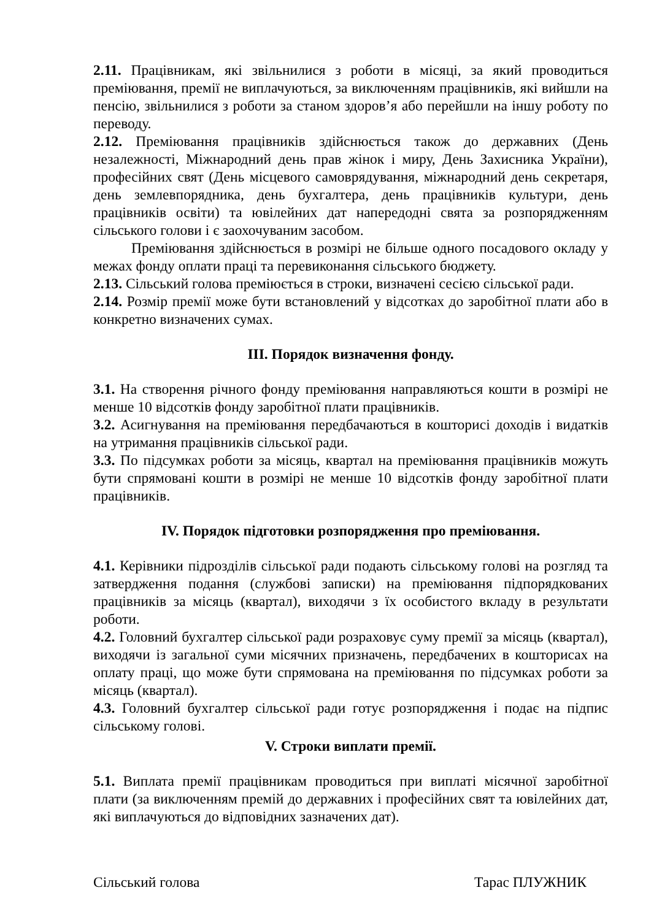2.11. Працівникам, які звільнилися з роботи в місяці, за який проводиться преміювання, премії не виплачуються, за виключенням працівників, які вийшли на пенсію, звільнилися з роботи за станом здоров’я або перейшли на іншу роботу по переводу.
2.12. Преміювання працівників здійснюється також до державних (День незалежності, Міжнародний день прав жінок і миру, День Захисника України), професійних свят (День місцевого самоврядування, міжнародний день секретаря, день землевпорядника, день бухгалтера, день працівників культури, день працівників освіти) та ювілейних дат напередодні свята за розпорядженням сільського голови і є заохочуваним засобом.
Преміювання здійснюється в розмірі не більше одного посадового окладу у межах фонду оплати праці та перевиконання сільського бюджету.
2.13. Сільський голова преміюється в строки, визначені сесією сільської ради.
2.14. Розмір премії може бути встановлений у відсотках до заробітної плати або в конкретно визначених сумах.
ІІІ. Порядок визначення фонду.
3.1. На створення річного фонду преміювання направляються кошти в розмірі не менше 10 відсотків фонду заробітної плати працівників.
3.2. Асигнування на преміювання передбачаються в кошторисі доходів і видатків на утримання працівників сільської ради.
3.3. По підсумках роботи за місяць, квартал на преміювання працівників можуть бути спрямовані кошти в розмірі не менше 10 відсотків фонду заробітної плати працівників.
IV. Порядок підготовки розпорядження про преміювання.
4.1. Керівники підрозділів сільської ради подають сільському голові на розгляд та затвердження подання (службові записки) на преміювання підпорядкованих працівників за місяць (квартал), виходячи з їх особистого вкладу в результати роботи.
4.2. Головний бухгалтер сільської ради розраховує суму премії за місяць (квартал), виходячи із загальної суми місячних призначень, передбачених в кошторисах на оплату праці, що може бути спрямована на преміювання по підсумках роботи за місяць (квартал).
4.3. Головний бухгалтер сільської ради готує розпорядження і подає на підпис сільському голові.
V. Строки виплати премії.
5.1. Виплата премії працівникам проводиться при виплаті місячної заробітної плати (за виключенням премій до державних і професійних свят та ювілейних дат, які виплачуються до відповідних зазначених дат).
Сільський голова Тарас ПЛУЖНИК